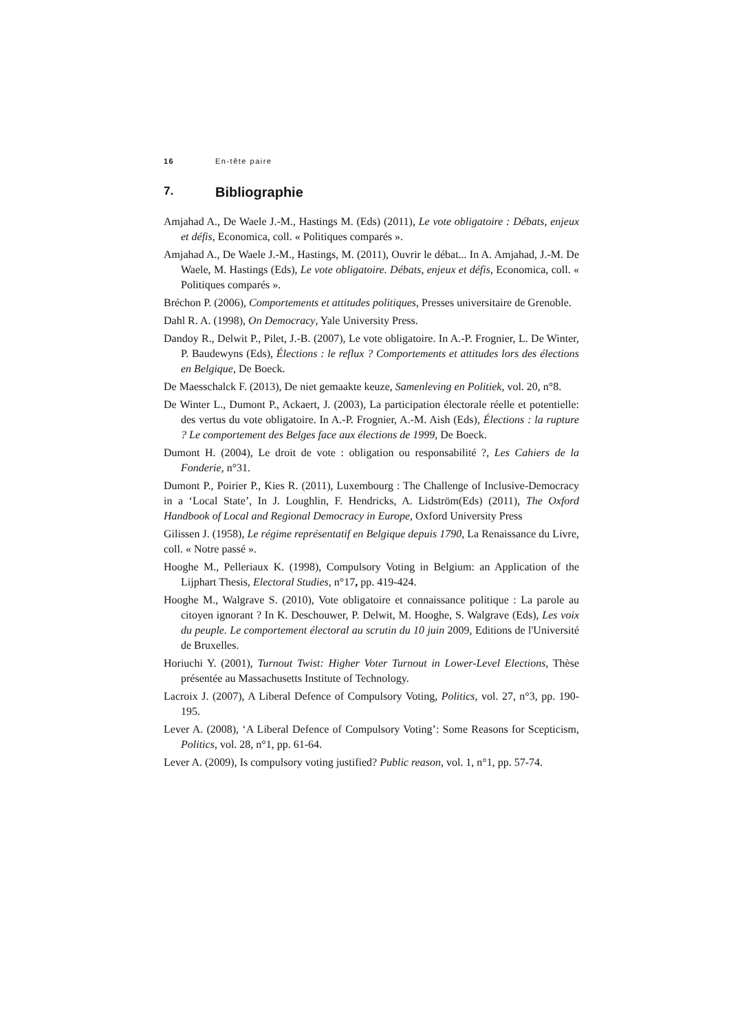16 En-tête paire
7. Bibliographie
Amjahad A., De Waele J.-M., Hastings M. (Eds) (2011), Le vote obligatoire : Débats, enjeux et défis, Economica, coll. « Politiques comparés ».
Amjahad A., De Waele J.-M., Hastings, M. (2011), Ouvrir le débat... In A. Amjahad, J.-M. De Waele, M. Hastings (Eds), Le vote obligatoire. Débats, enjeux et défis, Economica, coll. « Politiques comparés ».
Bréchon P. (2006), Comportements et attitudes politiques, Presses universitaire de Grenoble.
Dahl R. A. (1998), On Democracy, Yale University Press.
Dandoy R., Delwit P., Pilet, J.-B. (2007), Le vote obligatoire. In A.-P. Frognier, L. De Winter, P. Baudewyns (Eds), Élections : le reflux ? Comportements et attitudes lors des élections en Belgique, De Boeck.
De Maesschalck F. (2013), De niet gemaakte keuze, Samenleving en Politiek, vol. 20, n°8.
De Winter L., Dumont P., Ackaert, J. (2003), La participation électorale réelle et potentielle: des vertus du vote obligatoire. In A.-P. Frognier, A.-M. Aish (Eds), Élections : la rupture ? Le comportement des Belges face aux élections de 1999, De Boeck.
Dumont H. (2004), Le droit de vote : obligation ou responsabilité ?, Les Cahiers de la Fonderie, n°31.
Dumont P., Poirier P., Kies R. (2011), Luxembourg : The Challenge of Inclusive-Democracy in a ‘Local State’, In J. Loughlin, F. Hendricks, A. Lidström(Eds) (2011), The Oxford Handbook of Local and Regional Democracy in Europe, Oxford University Press
Gilissen J. (1958), Le régime représentatif en Belgique depuis 1790, La Renaissance du Livre, coll. « Notre passé ».
Hooghe M., Pelleriaux K. (1998), Compulsory Voting in Belgium: an Application of the Lijphart Thesis, Electoral Studies, n°17, pp. 419-424.
Hooghe M., Walgrave S. (2010), Vote obligatoire et connaissance politique : La parole au citoyen ignorant ? In K. Deschouwer, P. Delwit, M. Hooghe, S. Walgrave (Eds), Les voix du peuple. Le comportement électoral au scrutin du 10 juin 2009, Editions de l'Université de Bruxelles.
Horiuchi Y. (2001), Turnout Twist: Higher Voter Turnout in Lower-Level Elections, Thèse présentée au Massachusetts Institute of Technology.
Lacroix J. (2007), A Liberal Defence of Compulsory Voting, Politics, vol. 27, n°3, pp. 190-195.
Lever A. (2008), ‘A Liberal Defence of Compulsory Voting’: Some Reasons for Scepticism, Politics, vol. 28, n°1, pp. 61-64.
Lever A. (2009), Is compulsory voting justified? Public reason, vol. 1, n°1, pp. 57-74.